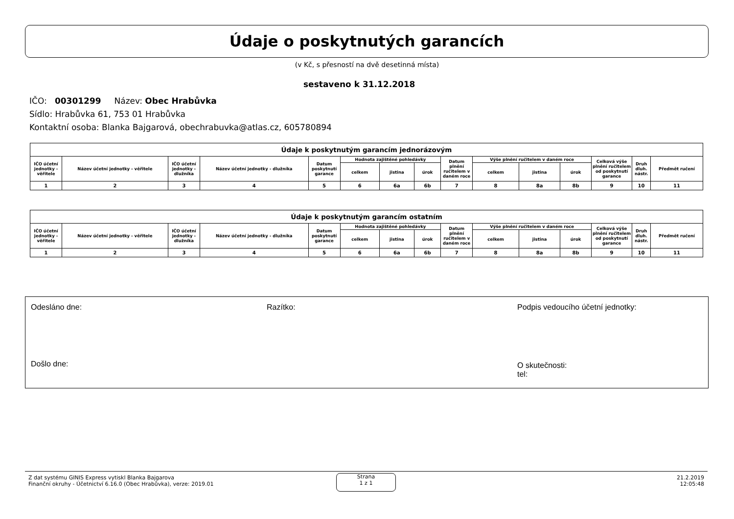Údaje o poskytnutých garancích
(v Kč, s přesností na dvě desetinná místa)
sestaveno k 31.12.2018
IČO: 00301299 Název: Obec Hrabůvka
Sídlo: Hrabůvka 61, 753 01 Hrabůvka
Kontaktní osoba: Blanka Bajgarová, obechrabuvka@atlas.cz, 605780894
| Údaje k poskytnutým garancím jednorázovým | | | | | | | | | | | | | | |
| --- | --- | --- | --- | --- | --- | --- | --- | --- | --- | --- | --- | --- | --- | --- |
| IČO účetní jednotky - věřitele | Název účetní jednotky - věřitele | IČO účetní jednotky - dlužníka | Název účetní jednotky - dlužníka | Datum poskytnutí garance | Hodnota zajištěné pohledávky | | | Datum plnění ručitelem v daném roce | Výše plnění ručitelem v daném roce | | | Celková výše plnění ručitelem od poskytnutí garance | Druh dluh. nástr. | Předmět ručení |
| | | | | | celkem | jistina | úrok | | celkem | jistina | úrok | | | |
| 1 | 2 | 3 | 4 | 5 | 6 | 6a | 6b | 7 | 8 | 8a | 8b | 9 | 10 | 11 |
| Údaje k poskytnutým garancím ostatním | | | | | | | | | | | | | | |
| --- | --- | --- | --- | --- | --- | --- | --- | --- | --- | --- | --- | --- | --- | --- |
| IČO účetní jednotky - věřitele | Název účetní jednotky - věřitele | IČO účetní jednotky - dlužníka | Název účetní jednotky - dlužníka | Datum poskytnutí garance | Hodnota zajištěné pohledávky | | | Datum plnění ručitelem v daném roce | Výše plnění ručitelem v daném roce | | | Celková výše plnění ručitelem od poskytnutí garance | Druh dluh. nástr. | Předmět ručení |
| | | | | | celkem | jistina | úrok | | celkem | jistina | úrok | | | |
| 1 | 2 | 3 | 4 | 5 | 6 | 6a | 6b | 7 | 8 | 8a | 8b | 9 | 10 | 11 |
Odesláno dne: Razítko:
Podpis vedoucího účetní jednotky:
Došlo dne:
O skutečnosti:
tel:
Z dat systému GINIS Express vytiskl Blanka Bajgarova
Finanční okruhy - Účetnictví 6.16.0 (Obec Hrabůvka), verze: 2019.01
Strana
1 z 1
21.2.2019
12:05:48